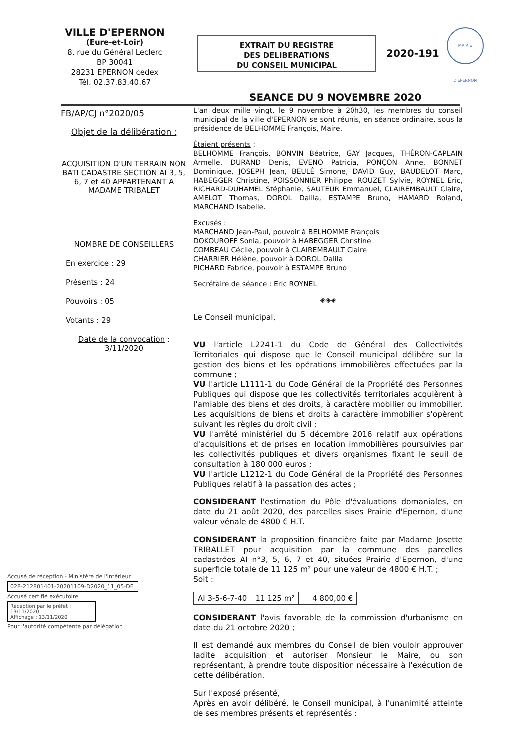VILLE D'EPERNON
(Eure-et-Loir)
8, rue du Général Leclerc
BP 30041
28231 EPERNON cedex
Tél. 02.37.83.40.67
EXTRAIT DU REGISTRE
DES DELIBERATIONS
DU CONSEIL MUNICIPAL
2020-191
MAIRIE D'EPERNON
SEANCE DU 9 NOVEMBRE 2020
FB/AP/CJ n°2020/05
Objet de la délibération :
ACQUISITION D'UN TERRAIN NON BATI CADASTRE SECTION AI 3, 5, 6, 7 et 40 APPARTENANT A MADAME TRIBALET
NOMBRE DE CONSEILLERS
En exercice : 29
Présents : 24
Pouvoirs : 05
Votants : 29
Date de la convocation :
3/11/2020
L'an deux mille vingt, le 9 novembre à 20h30, les membres du conseil municipal de la ville d'EPERNON se sont réunis, en séance ordinaire, sous la présidence de BELHOMME François, Maire.
Étaient présents :
BELHOMME François, BONVIN Béatrice, GAY Jacques, THÉRON-CAPLAIN Armelle, DURAND Denis, EVENO Patricia, PONÇON Anne, BONNET Dominique, JOSEPH Jean, BEULÉ Simone, DAVID Guy, BAUDELOT Marc, HABEGGER Christine, POISSONNIER Philippe, ROUZET Sylvie, ROYNEL Eric, RICHARD-DUHAMEL Stéphanie, SAUTEUR Emmanuel, CLAIREMBAULT Claire, AMELOT Thomas, DOROL Dalila, ESTAMPE Bruno, HAMARD Roland, MARCHAND Isabelle.
Excusés :
MARCHAND Jean-Paul, pouvoir à BELHOMME François
DOKOUROFF Sonia, pouvoir à HABEGGER Christine
COMBEAU Cécile, pouvoir à CLAIREMBAULT Claire
CHARRIER Hélène, pouvoir à DOROL Dalila
PICHARD Fabrice, pouvoir à ESTAMPE Bruno
Secrétaire de séance : Eric ROYNEL
◈◈◈
Le Conseil municipal,
VU l'article L2241-1 du Code de Général des Collectivités Territoriales qui dispose que le Conseil municipal délibère sur la gestion des biens et les opérations immobilières effectuées par la commune ;
VU l'article L1111-1 du Code Général de la Propriété des Personnes Publiques qui dispose que les collectivités territoriales acquièrent à l'amiable des biens et des droits, à caractère mobilier ou immobilier. Les acquisitions de biens et droits à caractère immobilier s'opèrent suivant les règles du droit civil ;
VU l'arrêté ministériel du 5 décembre 2016 relatif aux opérations d'acquisitions et de prises en location immobilières poursuivies par les collectivités publiques et divers organismes fixant le seuil de consultation à 180 000 euros ;
VU l'article L1212-1 du Code Général de la Propriété des Personnes Publiques relatif à la passation des actes ;
CONSIDERANT l'estimation du Pôle d'évaluations domaniales, en date du 21 août 2020, des parcelles sises Prairie d'Epernon, d'une valeur vénale de 4800 € H.T.
CONSIDERANT la proposition financière faite par Madame Josette TRIBALLET pour acquisition par la commune des parcelles cadastrées AI n°3, 5, 6, 7 et 40, situées Prairie d'Epernon, d'une superficie totale de 11 125 m² pour une valeur de 4800 € H.T. ;
Soit :
| AI 3-5-6-7-40 | 11 125 m² | 4 800,00 € |
CONSIDERANT l'avis favorable de la commission d'urbanisme en date du 21 octobre 2020 ;
Il est demandé aux membres du Conseil de bien vouloir approuver ladite acquisition et autoriser Monsieur le Maire, ou son représentant, à prendre toute disposition nécessaire à l'exécution de cette délibération.
Sur l'exposé présenté,
Après en avoir délibéré, le Conseil municipal, à l'unanimité atteinte de ses membres présents et représentés :
Accusé de réception - Ministère de l'Intérieur
028-212801401-20201109-D2020_11_05-DE
Accusé certifié exécutoire
Réception par le préfet : 13/11/2020
Affichage : 13/11/2020
Pour l'autorité compétente par délégation